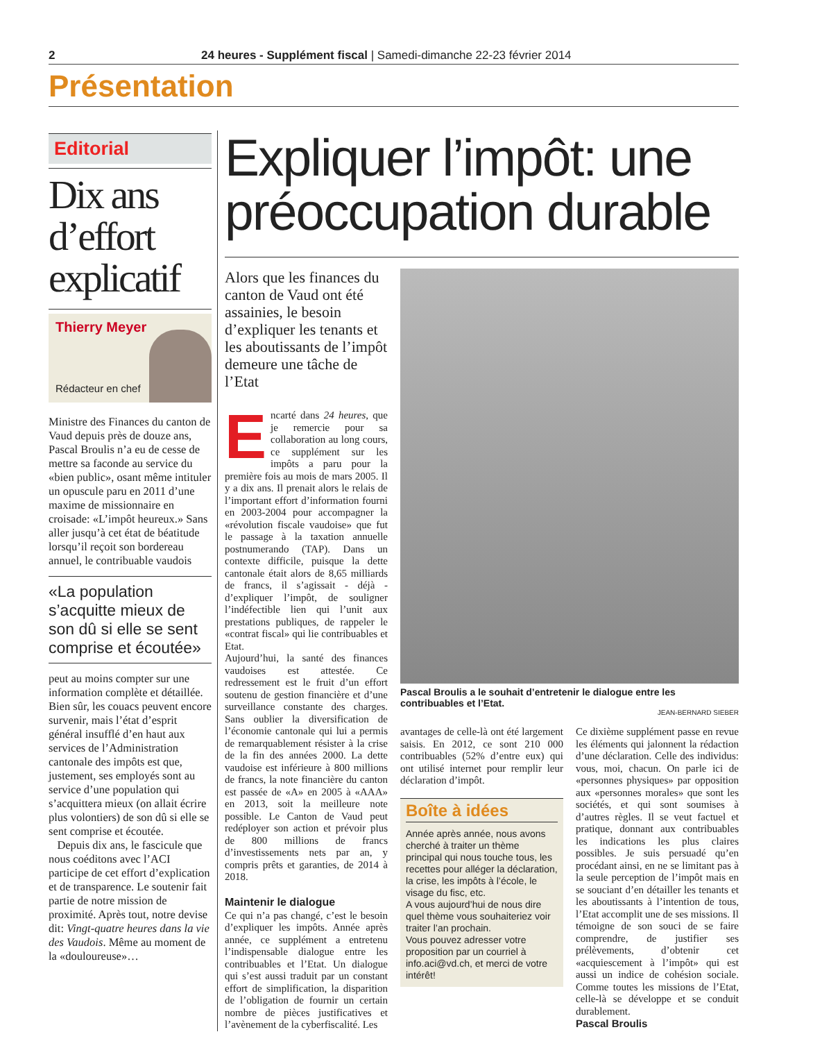2 24 heures - Supplément fiscal | Samedi-dimanche 22-23 février 2014
Présentation
Editorial
Dix ans d’effort explicatif
Thierry Meyer
Rédacteur en chef
Ministre des Finances du canton de Vaud depuis près de douze ans, Pascal Broulis n’a eu de cesse de mettre sa faconde au service du «bien public», osant même intituler un opuscule paru en 2011 d’une maxime de missionnaire en croisade: «L’impôt heureux.» Sans aller jusqu’à cet état de béatitude lorsqu’il reçoit son bordereau annuel, le contribuable vaudois
«La population s’acquitte mieux de son dû si elle se sent comprise et écoutée»
peut au moins compter sur une information complète et détaillée. Bien sûr, les couacs peuvent encore survenir, mais l’état d’esprit général insufflé d’en haut aux services de l’Administration cantonale des impôts est que, justement, ses employés sont au service d’une population qui s’acquittera mieux (on allait écrire plus volontiers) de son dû si elle se sent comprise et écoutée.
Depuis dix ans, le fascicule que nous coéditons avec l’ACI participe de cet effort d’explication et de transparence. Le soutenir fait partie de notre mission de proximité. Après tout, notre devise dit: Vingt-quatre heures dans la vie des Vaudois. Même au moment de la «douloureuse»…
Expliquer l’impôt: une préoccupation durable
Alors que les finances du canton de Vaud ont été assainies, le besoin d’expliquer les tenants et les aboutissants de l’impôt demeure une tâche de l’Etat
Encarté dans 24 heures, que je remercie pour sa collaboration au long cours, ce supplément sur les impôts a paru pour la première fois au mois de mars 2005. Il y a dix ans. Il prenait alors le relais de l’important effort d’information fourni en 2003-2004 pour accompagner la «révolution fiscale vaudoise» que fut le passage à la taxation annuelle postnumerando (TAP). Dans un contexte difficile, puisque la dette cantonale était alors de 8,65 milliards de francs, il s’agissait - déjà - d’expliquer l’impôt, de souligner l’indéfectible lien qui l’unit aux prestations publiques, de rappeler le «contrat fiscal» qui lie contribuables et Etat.
Aujourd’hui, la santé des finances vaudoises est attestée. Ce redressement est le fruit d’un effort soutenu de gestion financière et d’une surveillance constante des charges. Sans oublier la diversification de l’économie cantonale qui lui a permis de remarquablement résister à la crise de la fin des années 2000. La dette vaudoise est inférieure à 800 millions de francs, la note financière du canton est passée de «A» en 2005 à «AAA» en 2013, soit la meilleure note possible. Le Canton de Vaud peut redéployer son action et prévoir plus de 800 millions de francs d’investissements nets par an, y compris prêts et garanties, de 2014 à 2018.
Maintenir le dialogue
Ce qui n’a pas changé, c’est le besoin d’expliquer les impôts. Année après année, ce supplément a entretenu l’indispensable dialogue entre les contribuables et l’Etat. Un dialogue qui s’est aussi traduit par un constant effort de simplification, la disparition de l’obligation de fournir un certain nombre de pièces justificatives et l’avènement de la cyberfiscalité. Les
Pascal Broulis a le souhait d’entretenir le dialogue entre les contribuables et l’Etat.
JEAN-BERNARD SIEBER
avantages de celle-là ont été largement saisis. En 2012, ce sont 210 000 contribuables (52% d’entre eux) qui ont utilisé internet pour remplir leur déclaration d’impôt.
Boîte à idées
Année après année, nous avons cherché à traiter un thème principal qui nous touche tous, les recettes pour alléger la déclaration, la crise, les impôts à l’école, le visage du fisc, etc.
A vous aujourd’hui de nous dire quel thème vous souhaiteriez voir traiter l’an prochain.
Vous pouvez adresser votre proposition par un courriel à info.aci@vd.ch, et merci de votre intérêt!
Ce dixième supplément passe en revue les éléments qui jalonnent la rédaction d’une déclaration. Celle des individus: vous, moi, chacun. On parle ici de «personnes physiques» par opposition aux «personnes morales» que sont les sociétés, et qui sont soumises à d’autres règles. Il se veut factuel et pratique, donnant aux contribuables les indications les plus claires possibles. Je suis persuadé qu’en procédant ainsi, en ne se limitant pas à la seule perception de l’impôt mais en se souciant d’en détailler les tenants et les aboutissants à l’intention de tous, l’Etat accomplit une de ses missions. Il témoigne de son souci de se faire comprendre, de justifier ses prélèvements, d’obtenir cet «acquiescement à l’impôt» qui est aussi un indice de cohésion sociale. Comme toutes les missions de l’Etat, celle-là se développe et se conduit durablement.
Pascal Broulis